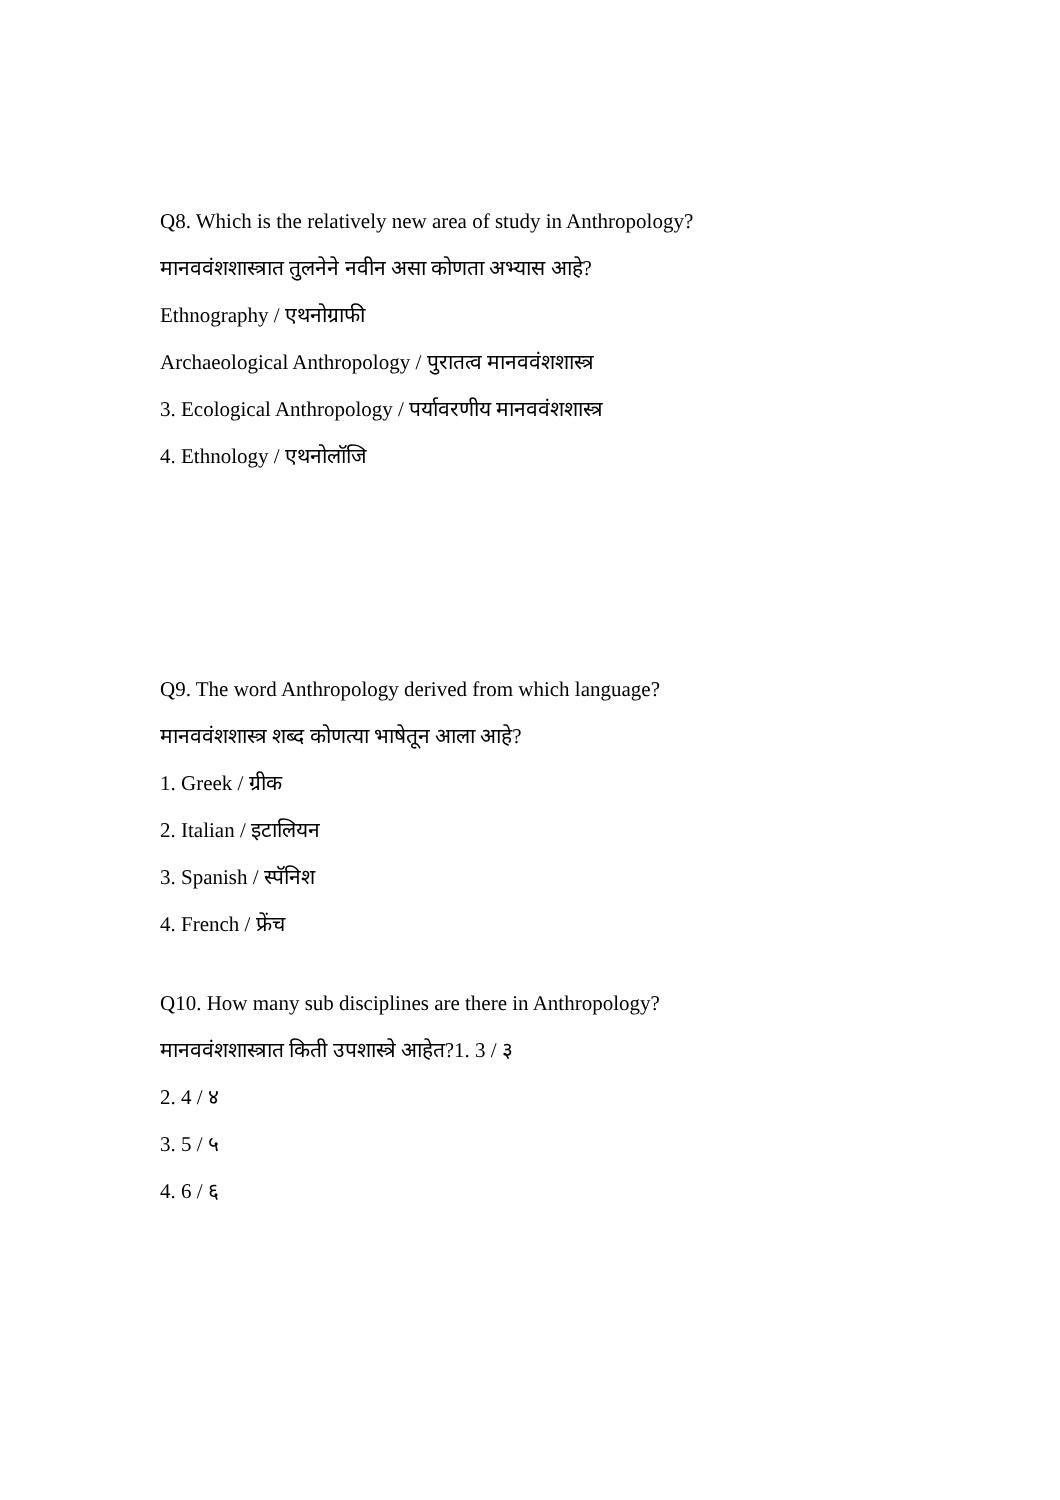Q8. Which is the relatively new area of study in Anthropology?
मानववंशशास्त्रात तुलनेने नवीन असा कोणता अभ्यास आहे?
Ethnography / एथनोग्राफी
Archaeological Anthropology / पुरातत्व मानववंशशास्त्र
3. Ecological Anthropology / पर्यावरणीय मानववंशशास्त्र
4. Ethnology / एथनोलॉजि
Q9. The word Anthropology derived from which language?
मानववंशशास्त्र शब्द कोणत्या भाषेतून आला आहे?
1. Greek / ग्रीक
2. Italian / इटालियन
3. Spanish / स्पॅनिश
4. French / फ्रेंच
Q10. How many sub disciplines are there in Anthropology?
मानववंशशास्त्रात किती उपशास्त्रे आहेत?1. 3 / ३
2. 4 / ४
3. 5 / ५
4. 6 / ६